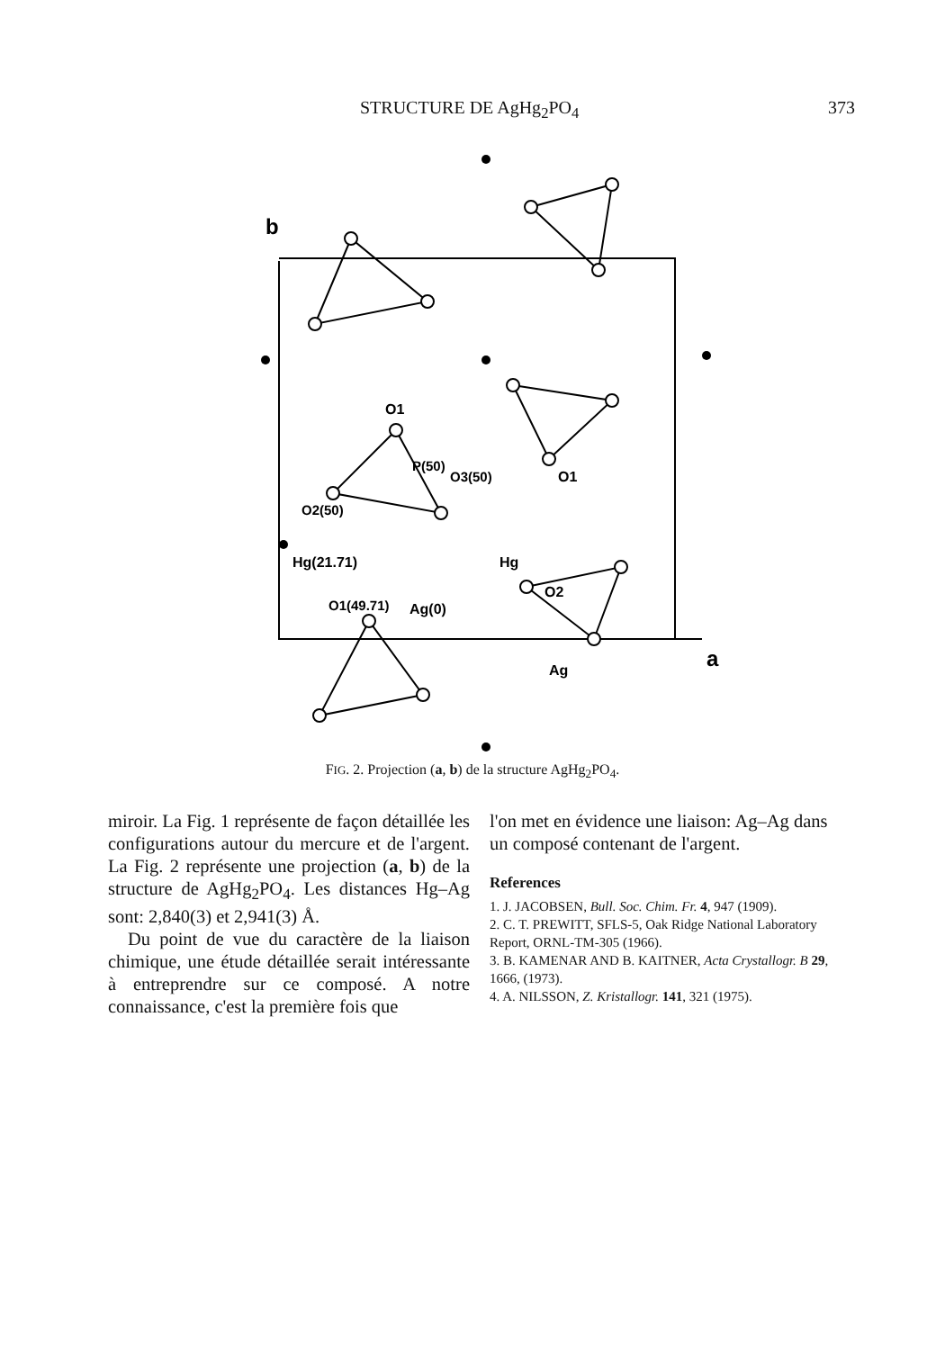STRUCTURE DE AgHg<sub>2</sub>PO<sub>4</sub> 373
b
a
O1
P(50)
O3(50)
O2(50)
Hg(21.71)
Hg
O1
O2
O1(49.71)
Ag(0)
Ag
FIG. 2. Projection (a, b) de la structure AgHg<sub>2</sub>PO<sub>4</sub>.
miroir. La Fig. 1 représente de façon détaillée les configurations autour du mercure et de l'argent. La Fig. 2 représente une projection (a, b) de la structure de AgHg<sub>2</sub>PO<sub>4</sub>. Les distances Hg–Ag sont: 2,840(3) et 2,941(3) Å.
Du point de vue du caractère de la liaison chimique, une étude détaillée serait intéressante à entreprendre sur ce composé. A notre connaissance, c'est la première fois que
l'on met en évidence une liaison: Ag–Ag dans un composé contenant de l'argent.
References
1. J. JACOBSEN, Bull. Soc. Chim. Fr. 4, 947 (1909).
2. C. T. PREWITT, SFLS-5, Oak Ridge National Laboratory Report, ORNL-TM-305 (1966).
3. B. KAMENAR AND B. KAITNER, Acta Crystallogr. B 29, 1666, (1973).
4. A. NILSSON, Z. Kristallogr. 141, 321 (1975).